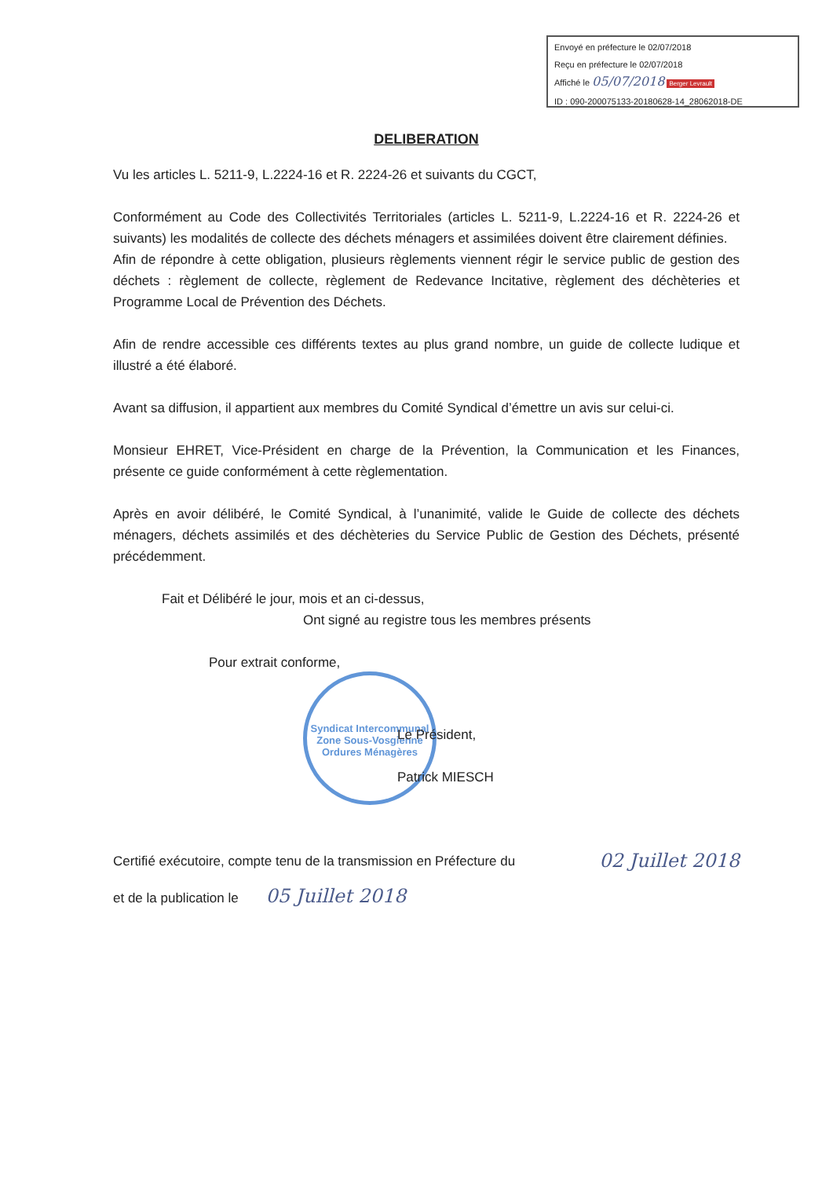Envoyé en préfecture le 02/07/2018
Reçu en préfecture le 02/07/2018
Affiché le 05/07/2018 Berger Levrault
ID : 090-200075133-20180628-14_28062018-DE
Syndicat Intercommunal
Zone Sous-Vosgienne
Ordures Ménagères
DELIBERATION
Vu les articles L. 5211-9, L.2224-16 et R. 2224-26 et suivants du CGCT,
Conformément au Code des Collectivités Territoriales (articles L. 5211-9, L.2224-16 et R. 2224-26 et suivants) les modalités de collecte des déchets ménagers et assimilées doivent être clairement définies.
Afin de répondre à cette obligation, plusieurs règlements viennent régir le service public de gestion des déchets : règlement de collecte, règlement de Redevance Incitative, règlement des déchèteries et Programme Local de Prévention des Déchets.
Afin de rendre accessible ces différents textes au plus grand nombre, un guide de collecte ludique et illustré a été élaboré.
Avant sa diffusion, il appartient aux membres du Comité Syndical d’émettre un avis sur celui-ci.
Monsieur EHRET, Vice-Président en charge de la Prévention, la Communication et les Finances, présente ce guide conformément à cette règlementation.
Après en avoir délibéré, le Comité Syndical, à l’unanimité, valide le Guide de collecte des déchets ménagers, déchets assimilés et des déchèteries du Service Public de Gestion des Déchets, présenté précédemment.
Fait et Délibéré le jour, mois et an ci-dessus,
Ont signé au registre tous les membres présents
Pour extrait conforme,
Le Président,
Patrick MIESCH
Certifié exécutoire, compte tenu de la transmission en Préfecture du 02 Juillet 2018
et de la publication le 05 Juillet 2018